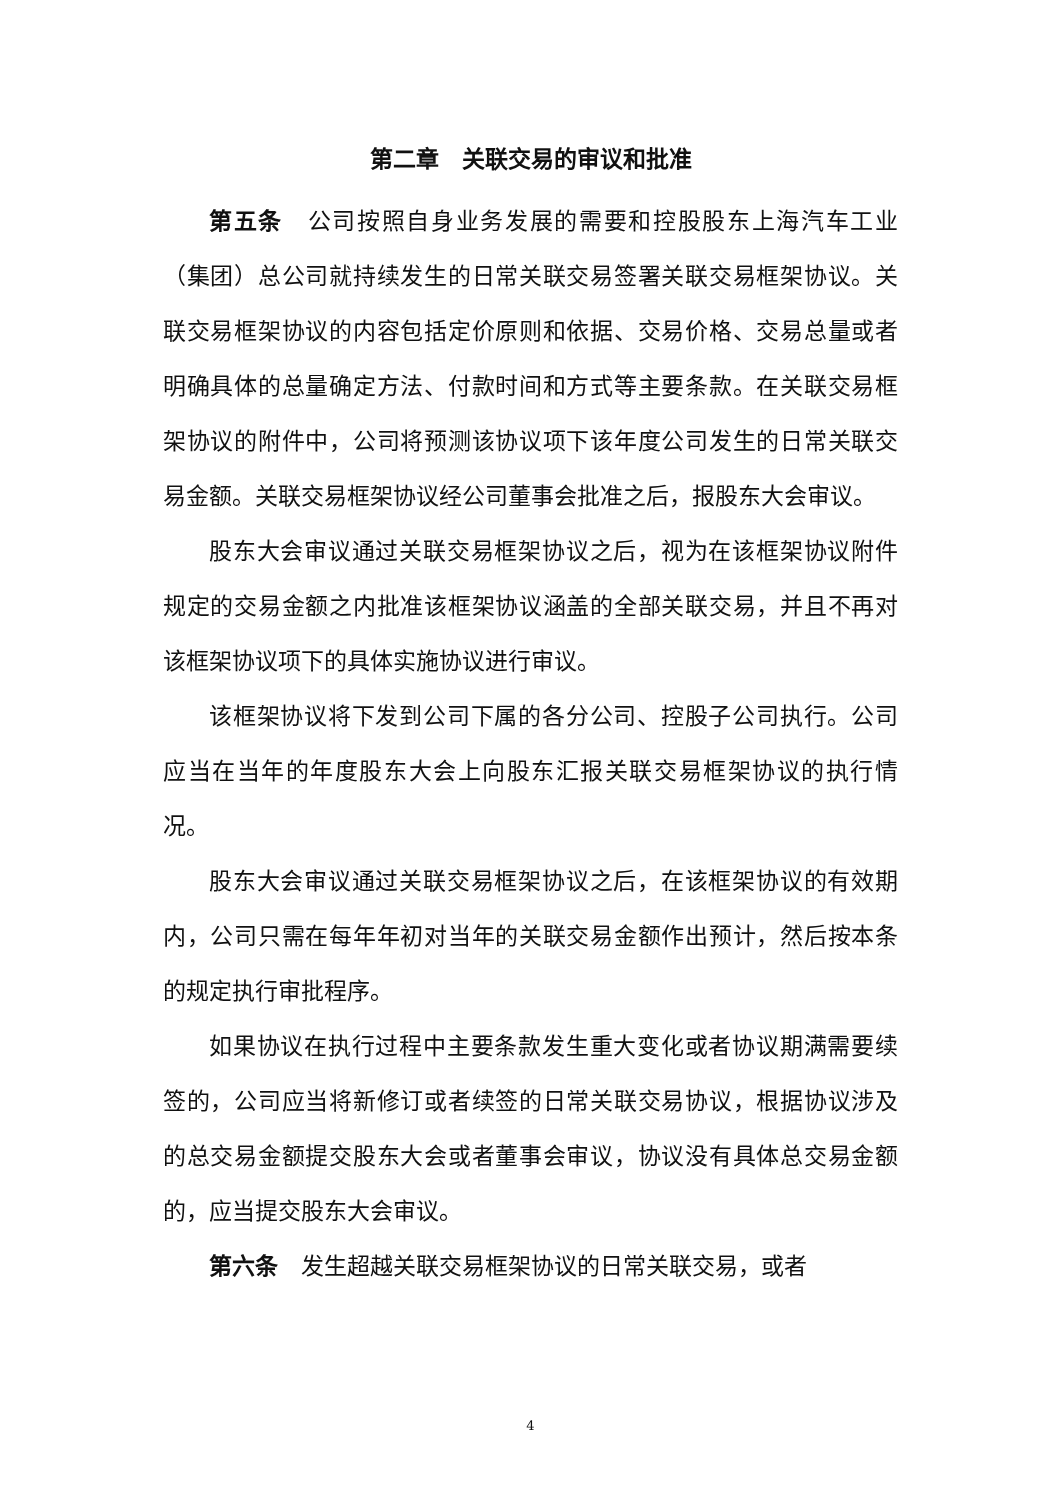第二章　关联交易的审议和批准
第五条　公司按照自身业务发展的需要和控股股东上海汽车工业（集团）总公司就持续发生的日常关联交易签署关联交易框架协议。关联交易框架协议的内容包括定价原则和依据、交易价格、交易总量或者明确具体的总量确定方法、付款时间和方式等主要条款。在关联交易框架协议的附件中，公司将预测该协议项下该年度公司发生的日常关联交易金额。关联交易框架协议经公司董事会批准之后，报股东大会审议。
股东大会审议通过关联交易框架协议之后，视为在该框架协议附件规定的交易金额之内批准该框架协议涵盖的全部关联交易，并且不再对该框架协议项下的具体实施协议进行审议。
该框架协议将下发到公司下属的各分公司、控股子公司执行。公司应当在当年的年度股东大会上向股东汇报关联交易框架协议的执行情况。
股东大会审议通过关联交易框架协议之后，在该框架协议的有效期内，公司只需在每年年初对当年的关联交易金额作出预计，然后按本条的规定执行审批程序。
如果协议在执行过程中主要条款发生重大变化或者协议期满需要续签的，公司应当将新修订或者续签的日常关联交易协议，根据协议涉及的总交易金额提交股东大会或者董事会审议，协议没有具体总交易金额的，应当提交股东大会审议。
第六条　发生超越关联交易框架协议的日常关联交易，或者
4